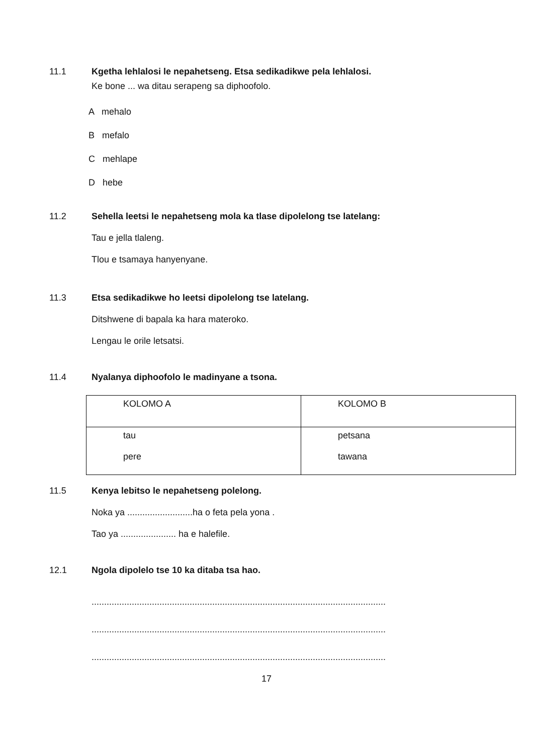11.1 Kgetha lehlalosi le nepahetseng. Etsa sedikadikwe pela lehlalosi.
Ke bone ... wa ditau serapeng sa diphoofolo.
A mehalo
B mefalo
C mehlape
D hebe
11.2 Sehella leetsi le nepahetseng mola ka tlase dipolelong tse latelang:
Tau e jella tlaleng.
Tlou e tsamaya hanyenyane.
11.3 Etsa sedikadikwe ho leetsi dipolelong tse latelang.
Ditshwene di bapala ka hara materoko.
Lengau le orile letsatsi.
11.4 Nyalanya diphoofolo le madinyane a tsona.
| KOLOMO A | KOLOMO B |
| tau pere | petsana tawana |
11.5 Kenya lebitso le nepahetseng polelong.
Noka ya ..........................ha o feta pela yona .
Tao ya ...................... ha e halefile.
12.1 Ngola dipolelo tse 10 ka ditaba tsa hao.
.....................................................................................................................
.....................................................................................................................
.....................................................................................................................
17